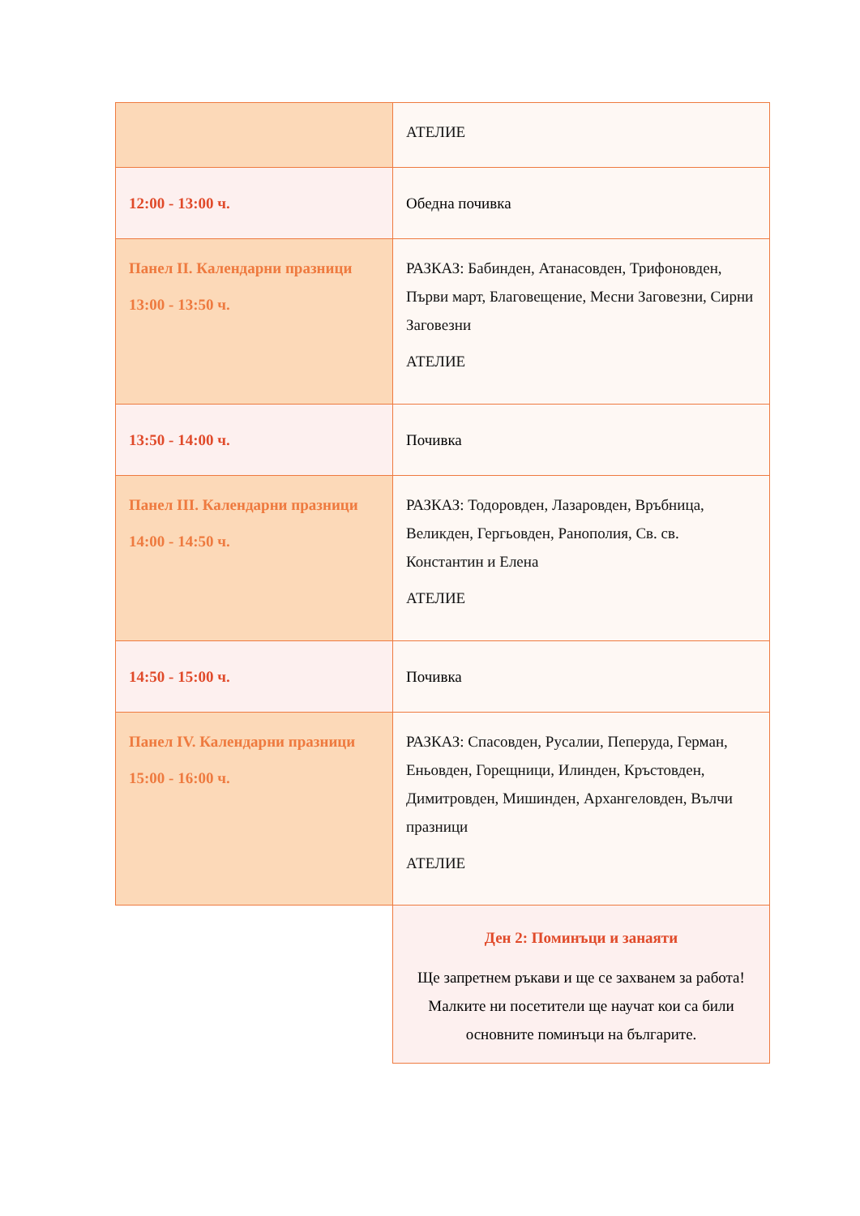| | АТЕЛИЕ |
| 12:00 - 13:00 ч. | Обедна почивка |
| Панел II. Календарни празници 13:00 - 13:50 ч. | РАЗКАЗ: Бабинден, Атанасовден, Трифоновден, Първи март, Благовещение, Месни Заговезни, Сирни Заговезни АТЕЛИЕ |
| 13:50 - 14:00 ч. | Почивка |
| Панел III. Календарни празници 14:00 - 14:50 ч. | РАЗКАЗ: Тодоровден, Лазаровден, Връбница, Великден, Гергьовден, Ранополия, Св. св. Константин и Елена АТЕЛИЕ |
| 14:50 - 15:00 ч. | Почивка |
| Панел IV. Календарни празници 15:00 - 16:00 ч. | РАЗКАЗ: Спасовден, Русалии, Пеперуда, Герман, Еньовден, Горещници, Илинден, Кръстовден, Димитровден, Мишинден, Архангеловден, Вълчи празници АТЕЛИЕ |
| | Ден 2: Поминъци и занаяти Ще запретнем ръкави и ще се захванем за работа! Малките ни посетители ще научат кои са били основните поминъци на българите. |